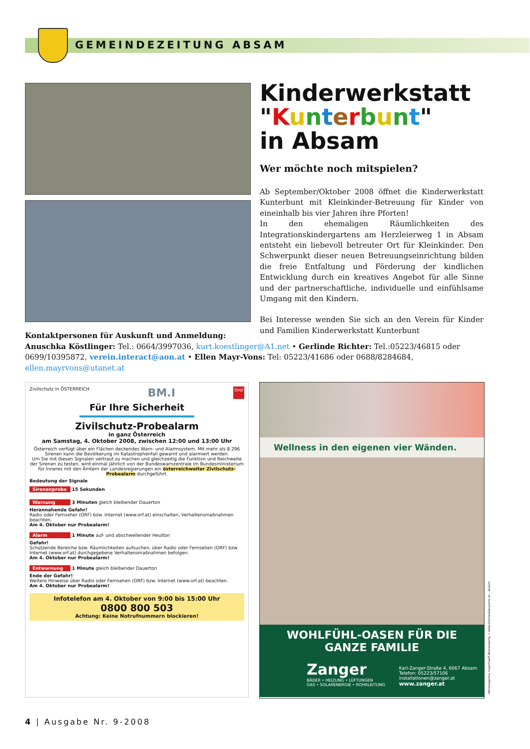GEMEINDEZEITUNG ABSAM
Kinderwerkstatt
"Kunterbunt"
in Absam
Wer möchte noch mitspielen?
Ab September/Oktober 2008 öffnet die Kinderwerkstatt Kunterbunt mit Kleinkinder-Betreuung für Kinder von eineinhalb bis vier Jahren ihre Pforten!
In den ehemaligen Räumlichkeiten des Integrationskindergartens am Herzleierweg 1 in Absam entsteht ein liebevoll betreuter Ort für Kleinkinder. Den Schwerpunkt dieser neuen Betreuungseinrichtung bilden die freie Entfaltung und Förderung der kindlichen Entwicklung durch ein kreatives Angebot für alle Sinne und der partnerschaftliche, individuelle und einfühlsame Umgang mit den Kindern.
Bei Interesse wenden Sie sich an den Verein für Kinder und Familien Kinderwerkstatt Kunterbunt
Kontaktpersonen für Auskunft und Anmeldung:
Anuschka Köstlinger: Tel.: 0664/3997036, kurt.koestlinger@A1.net • Gerlinde Richter: Tel.:05223/46815 oder 0699/10395872, verein.interact@aon.at • Ellen Mayr-Vons: Tel: 05223/41686 oder 0688/8284684, ellen.mayrvons@utanet.at
Zivilschutz in ÖSTERREICH BM.I tirol
Für Ihre Sicherheit
Zivilschutz-Probealarm
in ganz Österreich
am Samstag, 4. Oktober 2008, zwischen 12:00 und 13:00 Uhr
Österreich verfügt über ein Flächen deckendes Warn- und Alarmsystem. Mit mehr als 8.296 Sirenen kann die Bevölkerung im Katastrophenfall gewarnt und alarmiert werden.
Um Sie mit diesen Signalen vertraut zu machen und gleichzeitig die Funktion und Reichweite der Sirenen zu testen, wird einmal jährlich von der Bundeswarnzentrale im Bundesministerium für Inneres mit den Ämtern der Landesregierungen ein österreichweiter Zivilschutz-Probealarm durchgeführt.
Bedeutung der Signale
Sirenenprobe 15 Sekunden
Warnung 3 Minuten gleich bleibender Dauerton
Herannahende Gefahr!
Radio oder Fernseher (ORF) bzw. Internet (www.orf.at) einschalten, Verhaltensmaßnahmen beachten.
Am 4. Oktober nur Probealarm!
Alarm 1 Minute auf- und abschwellender Heulton
Gefahr!
Schützende Bereiche bzw. Räumlichkeiten aufsuchen, über Radio oder Fernsehen (ORF) bzw. Internet (www.orf.at) durchgegebene Verhaltensmaßnahmen befolgen.
Am 4. Oktober nur Probealarm!
Entwarnung 1 Minute gleich bleibender Dauerton
Ende der Gefahr!
Weitere Hinweise über Radio oder Fernsehen (ORF) bzw. Internet (www.orf.at) beachten.
Am 4. Oktober nur Probealarm!
Infotelefon am 4. Oktober von 9:00 bis 15:00 Uhr
0800 800 503
Achtung: Keine Notrufnummern blockieren!
Wellness in den eigenen vier Wänden.
WOHLFÜHL-OASEN FÜR DIE GANZE FAMILIE
Zanger
BÄDER • HEIZUNG • LÜFTUNGEN
GAS • SOLARENERGIE • ROHRLEITUNG
Karl-Zanger-Straße 4, 6067 Absam
Telefon: 05223/57106
installationen@zanger.at
www.zanger.at
Werbeagentur Ingenhaeff-Beerenkamp • www.themediaexperts.at - absam
4 | Ausgabe Nr. 9-2008